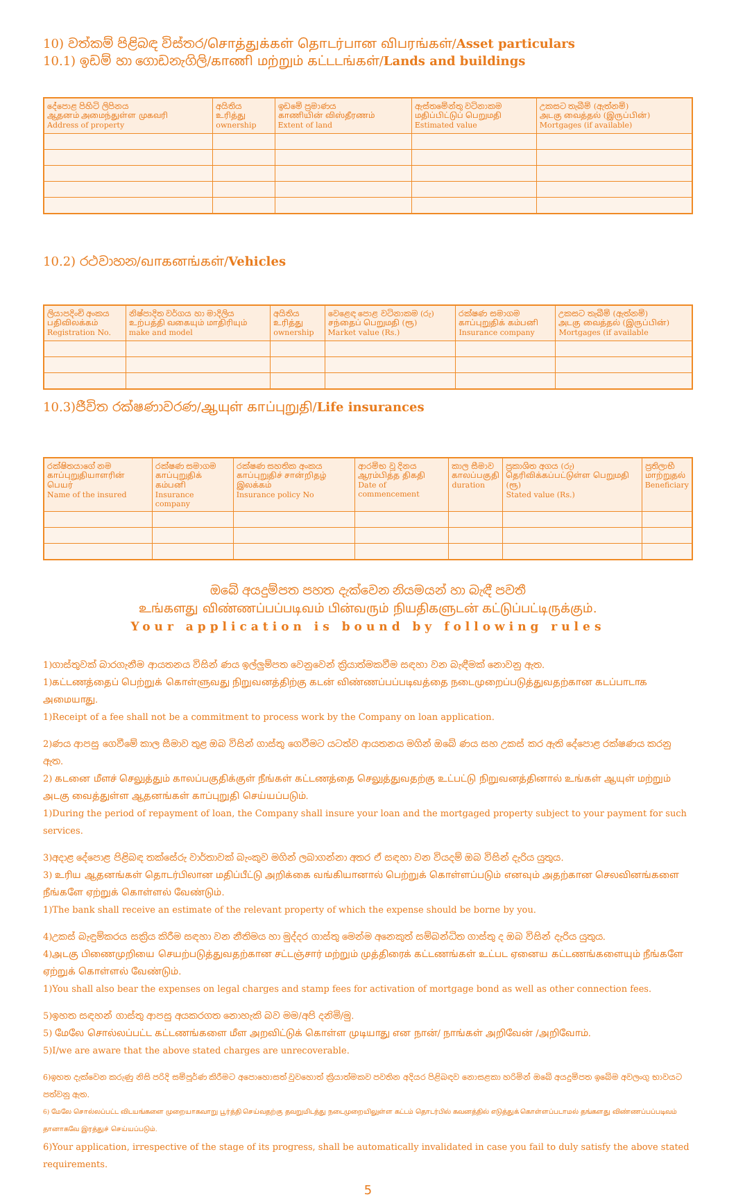10) වත්කම් පිළිබඳ විස්තර/சொத்துக்கள் தொடர்பான விபரங்கள்/Asset particulars
10.1) ඉඩම් හා ගොඩනැගිලි/காணி மற்றும் கட்டடங்கள்/Lands and buildings
| දේපොළ පිහිටි ලිපිනය ஆதனம் அமைந்துள்ள முகவரி Address of property | අයිතිය உரித்து ownership | ඉඩමේ ප්‍රමාණය காணியின் விஸ்தீரணம் Extent of land | ඇස්තමේන්තු වටිනාකම மதிப்பிட்டுப் பெறுமதி Estimated value | උකසට තැබීම් (ඇත්නම්) அடகு வைத்தல் (இருப்பின்) Mortgages (if available) |
| --- | --- | --- | --- | --- |
10.2) රථවාහන/வாகனங்கள்/Vehicles
| ලියාපදිංචි අංකය பதிவிலக்கம் Registration No. | නිෂ්පාදිත වර්ගය හා මාදිලිය உற்பத்தி வகையும் மாதிரியும் make and model | අයිතිය உரித்து ownership | වෙළෙඳ පොළ වටිනාකම (රු) சந்தைப் பெறுமதி (ரூ) Market value (Rs.) | රක්ෂණ සමාගම காப்புறுதிக் கம்பனி Insurance company | උකසට තැබීම් (ඇත්නම්) அடகு வைத்தல் (இருப்பின்) Mortgages (if available |
| --- | --- | --- | --- | --- | --- |
10.3)ජීවිත රක්ෂණාවරණ/ஆயுள் காப்புறுதி/Life insurances
| රක්ෂිතයාගේ නම காப்புறுதியாளரின் பெயர் Name of the insured | රක්ෂණ සමාගම காப்புறுதிக் கம்பனி Insurance company | රක්ෂණ සහතික අංකය காப்புறுதிச் சான்றிதழ் இலக்கம் Insurance policy No | ආරම්භ වූ දිනය ஆரம்பித்த திகதி Date of commencement | කාල සීමාව காலப்பகுதி duration | ප්‍රකාශිත අගය (රු) தெரிவிக்கப்பட்டுள்ள பெறுமதி (ரூ) Stated value (Rs.) | ප්‍රතිලාභී மாற்றுதல் Beneficiary |
| --- | --- | --- | --- | --- | --- | --- |
ඔබේ අයදුම්පත පහත දැක්වෙන නියමයන් හා බැඳී පවතී
உங்களது விண்ணப்பப்படிவம் பின்வரும் நியதிகளுடன் கட்டுப்பட்டிருக்கும்.
Your application is bound by following rules
1)ගාස්තුවක් බාරගැනීම ආයතනය විසින් ණය ඉල්ලුම්පත වෙනුවෙන් ක්‍රියාත්මකවීම සඳහා වන බැඳීමක් නොවනු ඇත.
1)கட்டணத்தைப் பெற்றுக் கொள்ளுவது நிறுவனத்திற்கு கடன் விண்ணப்பப்படிவத்தை நடைமுறைப்படுத்துவதற்கான கடப்பாடாக அமையாது.
1)Receipt of a fee shall not be a commitment to process work by the Company on loan application.
2)ණය ආපසු ගෙවීමේ කාල සීමාව තුළ ඔබ විසින් ගාස්තු ගෙවීමට යටත්ව ආයතනය මගින් ඔබේ ණය සහ උකස් කර ඇති දේපොළ රක්ෂණය කරනු ඇත.
2) கடனை மீளச் செலுத்தும் காலப்பகுதிக்குள் நீங்கள் கட்டணத்தை செலுத்துவதற்கு உட்பட்டு நிறுவனத்தினால் உங்கள் ஆயுள் மற்றும் அடகு வைத்துள்ள ஆதனங்கள் காப்புறுதி செய்யப்படும்.
1)During the period of repayment of loan, the Company shall insure your loan and the mortgaged property subject to your payment for such services.
3)අදාළ දේපොළ පිළිබඳ තක්සේරු වාර්තාවක් බැංකුව මගින් ලබාගන්නා අතර ඒ සඳහා වන වියදම් ඔබ විසින් දැරිය යුතුය.
3) உரிய ஆதனங்கள் தொடர்பிலான மதிப்பீட்டு அறிக்கை வங்கியானால் பெற்றுக் கொள்ளப்படும் எனவும் அதற்கான செலவினங்களை நீங்களே ஏற்றுக் கொள்ளல் வேண்டும்.
1)The bank shall receive an estimate of the relevant property of which the expense should be borne by you.
4)උකස් බැඳුම්කරය සක්‍රිය කිරීම සඳහා වන නීතිමය හා මුද්දර ගාස්තු මෙන්ම අනෙකුත් සම්බන්ධිත ගාස්තු ද ඔබ විසින් දැරිය යුතුය.
4)அடகு பிணைமுறியை செயற்படுத்துவதற்கான சட்டஞ்சார் மற்றும் முத்திரைக் கட்டணங்கள் உட்பட ஏனைய கட்டணங்களையும் நீங்களே ஏற்றுக் கொள்ளல் வேண்டும்.
1)You shall also bear the expenses on legal charges and stamp fees for activation of mortgage bond as well as other connection fees.
5)ඉහත සඳහන් ගාස්තු ආපසු අයකරගත නොහැකි බව මම/අපි දනිමි/මු.
5) மேலே சொல்லப்பட்ட கட்டணங்களை மீள அறவிட்டுக் கொள்ள முடியாது என நான்/ நாங்கள் அறிவேன் /அறிவோம்.
5)I/we are aware that the above stated charges are unrecoverable.
6)ඉහත දැක්වෙන කරුණු නිසි පරිදි සම්පූර්ණ කිරීමට අපොහොසත් වුවහොත් ක්‍රියාත්මකව පවතින අදියර පිළිබඳව නොසළකා හරිමින් ඔබේ අයදුම්පත ඉබේම අවලංගු භාවයට පත්වනු ඇත.
6) மேலே சொல்லப்பட்ட விடயங்களை முறையாகவாறு பூர்த்தி செய்வதற்கு தவறுமிடத்து நடைமுறையிலுள்ள கட்டம் தொடர்பில் கவனத்தில் எடுத்துக் கொள்ளப்படாமல் தங்களது விண்ணப்பப்படிவம் தானாகவே இரத்துச் செய்யப்படும்.
6)Your application, irrespective of the stage of its progress, shall be automatically invalidated in case you fail to duly satisfy the above stated requirements.
5